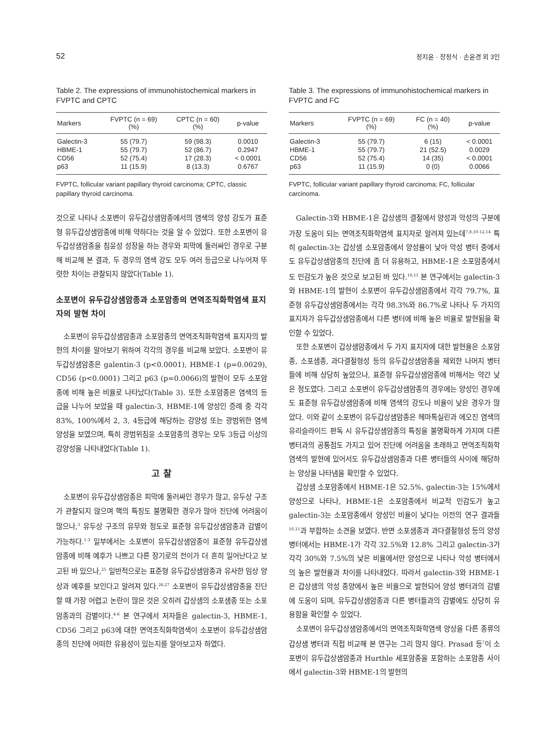52 정지윤 · 장정식 · 손윤경 외 3인
Table 2. The expressions of immunohistochemical markers in FVPTC and CPTC
| Markers | FVPTC (n = 69) (%) | CPTC (n = 60) (%) | p-value |
| --- | --- | --- | --- |
| Galectin-3 | 55 (79.7) | 59 (98.3) | 0.0010 |
| HBME-1 | 55 (79.7) | 52 (86.7) | 0.2947 |
| CD56 | 52 (75.4) | 17 (28.3) | < 0.0001 |
| p63 | 11 (15.9) | 8 (13.3) | 0.6767 |
FVPTC, follicular variant papillary thyroid carcinoma; CPTC, classic papillary thyroid carcinoma.
것으로 나타나 소포변이 유두갑상샘암종에서의 염색의 양성 강도가 표준형 유두갑상샘암종에 비해 약하다는 것을 알 수 있었다. 또한 소포변이 유두갑상샘암종을 침윤성 성장을 하는 경우와 피막에 둘러싸인 경우로 구분해 비교해 본 결과, 두 경우의 염색 강도 모두 여러 등급으로 나누어져 뚜렷한 차이는 관찰되지 않았다(Table 1).
소포변이 유두갑상샘암종과 소포암종의 면역조직화학염색 표지자의 발현 차이
소포변이 유두갑상샘암종과 소포암종의 면역조직화학염색 표지자의 발현의 차이를 알아보기 위하여 각각의 경우를 비교해 보았다. 소포변이 유두갑상샘암종은 galentin-3 (p<0.0001), HBME-1 (p=0.0029), CD56 (p<0.0001) 그리고 p63 (p=0.0066)의 발현이 모두 소포암종에 비해 높은 비율로 나타났다(Table 3). 또한 소포암종은 염색의 등급을 나누어 보았을 때 galectin-3, HBME-1에 양성인 증례 중 각각 83%, 100%에서 2, 3, 4등급에 해당하는 강양성 또는 광범위한 염색 양성을 보였으며, 특히 광범위침윤 소포암종의 경우는 모두 3등급 이상의 강양성을 나타내었다(Table 1).
고 찰
소포변이 유두갑상샘암종은 피막에 둘러싸인 경우가 많고, 유두상 구조가 관찰되지 않으며 핵의 특징도 불명확한 경우가 많아 진단에 어려움이 많으나,<sup>3</sup> 유두상 구조의 유무와 정도로 표준형 유두갑상샘암종과 감별이 가능하다.<sup>1-3</sup> 일부에서는 소포변이 유두갑상샘암종이 표준형 유두갑상샘암종에 비해 예후가 나쁘고 다른 장기로의 전이가 더 흔히 일어난다고 보고된 바 있으나,<sup>25</sup> 일반적으로는 표준형 유두갑상샘암종과 유사한 임상 양상과 예후를 보인다고 알려져 있다.<sup>26,27</sup> 소포변이 유두갑상샘암종을 진단할 때 가장 어렵고 논란이 많은 것은 오히려 갑상샘의 소포샘종 또는 소포암종과의 감별이다.<sup>4-6</sup> 본 연구에서 저자들은 galectin-3, HBME-1, CD56 그리고 p63에 대한 면역조직화학염색이 소포변이 유두갑상샘암종의 진단에 어떠한 유용성이 있는지를 알아보고자 하였다.
Table 3. The expressions of immunohistochemical markers in FVPTC and FC
| Markers | FVPTC (n = 69) (%) | FC (n = 40) (%) | p-value |
| --- | --- | --- | --- |
| Galectin-3 | 55 (79.7) | 6 (15) | < 0.0001 |
| HBME-1 | 55 (79.7) | 21 (52.5) | 0.0029 |
| CD56 | 52 (75.4) | 14 (35) | < 0.0001 |
| p63 | 11 (15.9) | 0 (0) | 0.0066 |
FVPTC, follicular variant papillary thyroid carcinoma; FC, follicular carcinoma.
Galectin-3와 HBME-1은 갑상샘의 결절에서 양성과 악성의 구분에 가장 도움이 되는 면역조직화학염색 표지자로 알려져 있는데<sup>7,8,10-12,14</sup> 특히 galectin-3는 갑상샘 소포암종에서 양성률이 낮아 악성 병터 중에서도 유두갑상샘암종의 진단에 좀 더 유용하고, HBME-1은 소포암종에서도 민감도가 높은 것으로 보고된 바 있다.<sup>10,11</sup> 본 연구에서는 galectin-3와 HBME-1의 발현이 소포변이 유두갑상샘암종에서 각각 79.7%, 표준형 유두갑상샘암종에서는 각각 98.3%와 86.7%로 나타나 두 가지의 표지자가 유두갑상샘암종에서 다른 병터에 비해 높은 비율로 발현됨을 확인할 수 있었다.
또한 소포변이 갑상샘암종에서 두 가지 표지자에 대한 발현율은 소포암종, 소포샘종, 과다결절형성 등의 유두갑상샘암종을 제외한 나머지 병터들에 비해 상당히 높았으나, 표준형 유두갑상샘암종에 비해서는 약간 낮은 정도였다. 그리고 소포변이 유두갑상샘암종의 경우에는 양성인 경우에도 표준형 유두갑상샘암종에 비해 염색의 강도나 비율이 낮은 경우가 많았다. 이와 같이 소포변이 유두갑상샘암종은 헤마톡실린과 에오진 염색의 유리슬라이드 판독 시 유두갑상샘암종의 특징을 불명확하게 가지며 다른 병터과의 공통점도 가지고 있어 진단에 어려움을 초래하고 면역조직화학염색의 발현에 있어서도 유두갑상샘암종과 다른 병터들의 사이에 해당하는 양상을 나타냄을 확인할 수 있었다.
갑상샘 소포암종에서 HBME-1은 52.5%, galectin-3는 15%에서 양성으로 나타나, HBME-1은 소포암종에서 비교적 민감도가 높고 galectin-3는 소포암종에서 양성인 비율이 낮다는 이전의 연구 결과들<sup>10,11</sup>과 부합하는 소견을 보였다. 반면 소포샘종과 과다결절형성 등의 양성 병터에서는 HBME-1가 각각 32.5%와 12.8% 그리고 galectin-3가 각각 30%와 7.5%의 낮은 비율에서만 양성으로 나타나 악성 병터에서의 높은 발현율과 차이를 나타내었다. 따라서 galectin-3와 HBME-1은 갑상샘의 악성 종양에서 높은 비율으로 발현되어 양성 병터과의 감별에 도움이 되며, 유두갑상샘암종과 다른 병터들과의 감별에도 상당히 유용함을 확인할 수 있었다.
소포변이 유두갑상샘암종에서의 면역조직화학염색 양상을 다른 종류의 갑상샘 병터과 직접 비교해 본 연구는 그리 많지 않다. Prasad 등<sup>7</sup>이 소포변이 유두갑상샘암종과 Hurthle 세포암종을 포함하는 소포암종 사이에서 galectin-3와 HBME-1의 발현의